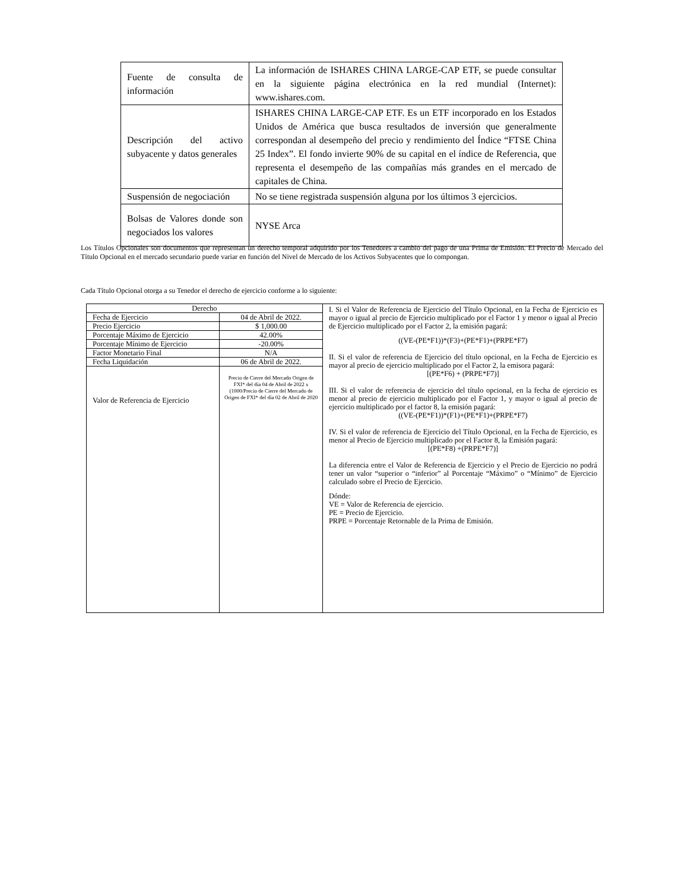| Fuente de consulta de información | La información de ISHARES CHINA LARGE-CAP ETF, se puede consultar en la siguiente página electrónica en la red mundial (Internet): www.ishares.com. |
| Descripción del activo subyacente y datos generales | ISHARES CHINA LARGE-CAP ETF. Es un ETF incorporado en los Estados Unidos de América que busca resultados de inversión que generalmente correspondan al desempeño del precio y rendimiento del Índice “FTSE China 25 Index”. El fondo invierte 90% de su capital en el índice de Referencia, que representa el desempeño de las compañías más grandes en el mercado de capitales de China. |
| Suspensión de negociación | No se tiene registrada suspensión alguna por los últimos 3 ejercicios. |
| Bolsas de Valores donde son negociados los valores | NYSE Arca |
Los Títulos Opcionales son documentos que representan un derecho temporal adquirido por los Tenedores a cambio del pago de una Prima de Emisión. El Precio de Mercado del Título Opcional en el mercado secundario puede variar en función del Nivel de Mercado de los Activos Subyacentes que lo compongan.
Cada Título Opcional otorga a su Tenedor el derecho de ejercicio conforme a lo siguiente:
| Derecho | | I. Si el Valor de Referencia de Ejercicio del Título Opcional, en la Fecha de Ejercicio es mayor o igual al precio de Ejercicio multiplicado por el Factor 1 y menor o igual al Precio de Ejercicio multiplicado por el Factor 2, la emisión pagará: ((VE-(PE*F1))*(F3)+(PE*F1)+(PRPE*F7) II. Si el valor de referencia de Ejercicio del título opcional, en la Fecha de Ejercicio es mayor al precio de ejercicio multiplicado por el Factor 2, la emisora pagará: [(PE*F6) + (PRPE*F7)] III. Si el valor de referencia de ejercicio del título opcional, en la fecha de ejercicio es menor al precio de ejercicio multiplicado por el Factor 1, y mayor o igual al precio de ejercicio multiplicado por el factor 8, la emisión pagará: ((VE-(PE*F1))*(F1)+(PE*F1)+(PRPE*F7) IV. Si el valor de referencia de Ejercicio del Título Opcional, en la Fecha de Ejercicio, es menor al Precio de Ejercicio multiplicado por el Factor 8, la Emisión pagará: [(PE*F8) +(PRPE*F7)] La diferencia entre el Valor de Referencia de Ejercicio y el Precio de Ejercicio no podrá tener un valor “superior o “inferior” al Porcentaje “Máximo” o “Mínimo” de Ejercicio calculado sobre el Precio de Ejercicio. Dónde: VE = Valor de Referencia de ejercicio. PE = Precio de Ejercicio. PRPE = Porcentaje Retornable de la Prima de Emisión. |
| Fecha de Ejercicio | 04 de Abril de 2022. | |
| Precio Ejercicio | $ 1,000.00 | |
| Porcentaje Máximo de Ejercicio | 42.00% | |
| Porcentaje Mínimo de Ejercicio | -20.00% | |
| Factor Monetario Final | N/A | |
| Fecha Liquidación | 06 de Abril de 2022. | |
| Valor de Referencia de Ejercicio | Precio de Cierre del Mercado Origen de FXI* del día 04 de Abril de 2022 x (1000/Precio de Cierre del Mercado de Origen de FXI* del día 02 de Abril de 2020 | |